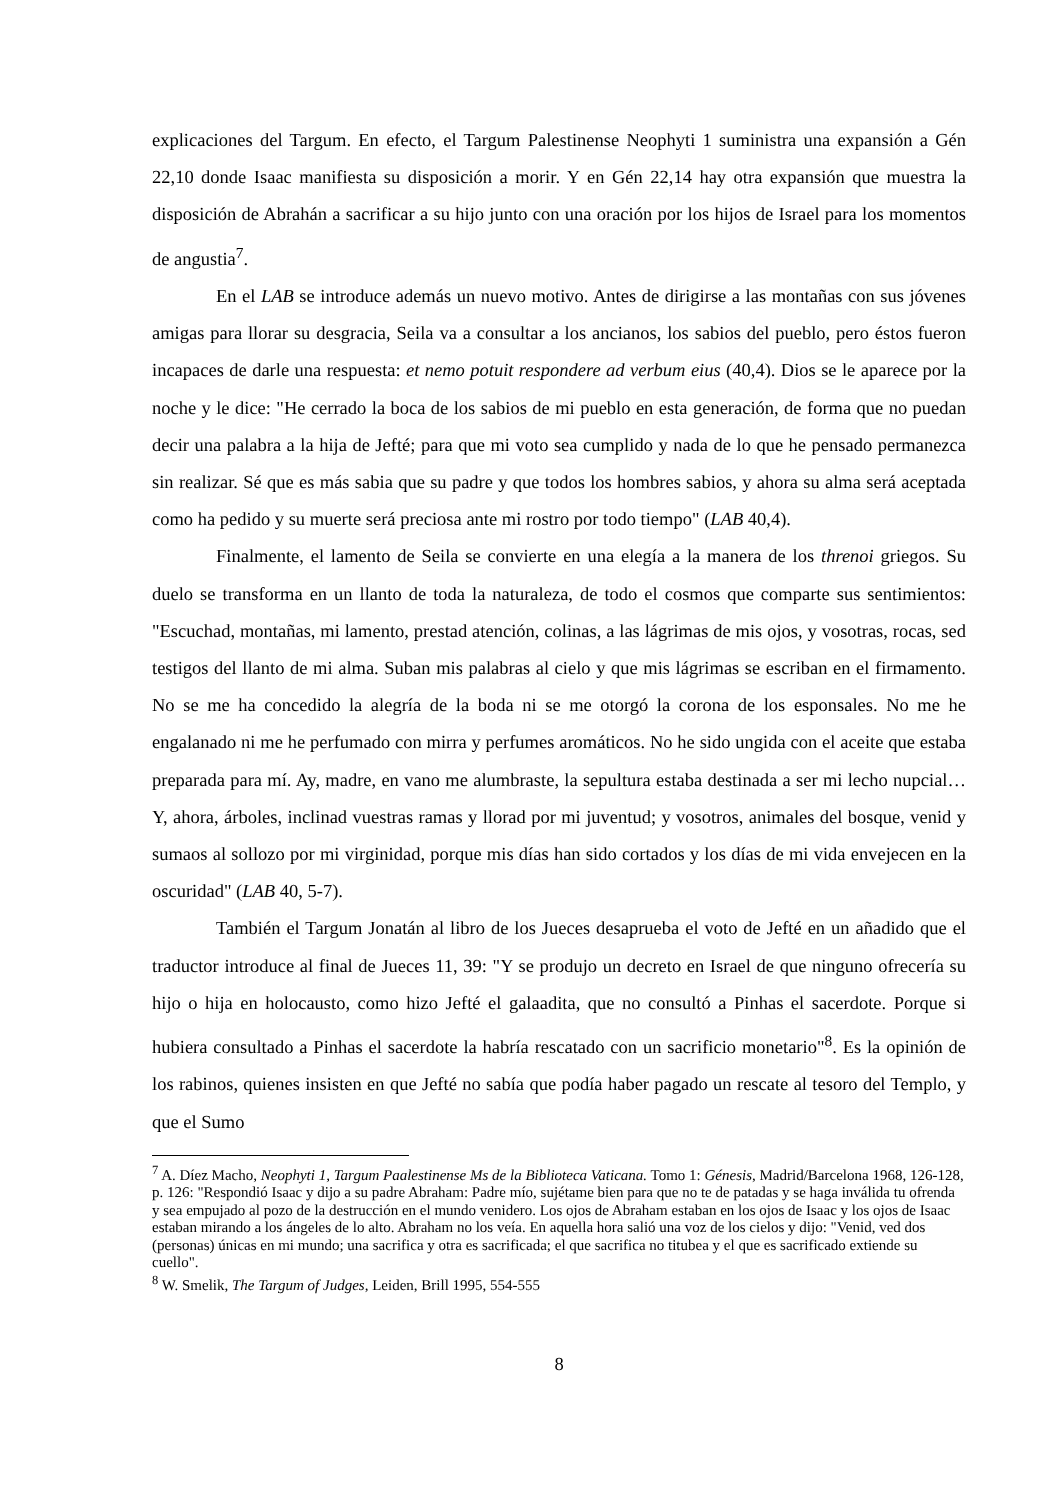explicaciones del Targum. En efecto, el Targum Palestinense Neophyti 1 suministra una expansión a Gén 22,10 donde Isaac manifiesta su disposición a morir. Y en Gén 22,14 hay otra expansión que muestra la disposición de Abrahán a sacrificar a su hijo junto con una oración por los hijos de Israel para los momentos de angustia<sup>7</sup>.
En el LAB se introduce además un nuevo motivo. Antes de dirigirse a las montañas con sus jóvenes amigas para llorar su desgracia, Seila va a consultar a los ancianos, los sabios del pueblo, pero éstos fueron incapaces de darle una respuesta: et nemo potuit respondere ad verbum eius (40,4). Dios se le aparece por la noche y le dice: "He cerrado la boca de los sabios de mi pueblo en esta generación, de forma que no puedan decir una palabra a la hija de Jefté; para que mi voto sea cumplido y nada de lo que he pensado permanezca sin realizar. Sé que es más sabia que su padre y que todos los hombres sabios, y ahora su alma será aceptada como ha pedido y su muerte será preciosa ante mi rostro por todo tiempo" (LAB 40,4).
Finalmente, el lamento de Seila se convierte en una elegía a la manera de los threnoi griegos. Su duelo se transforma en un llanto de toda la naturaleza, de todo el cosmos que comparte sus sentimientos: "Escuchad, montañas, mi lamento, prestad atención, colinas, a las lágrimas de mis ojos, y vosotras, rocas, sed testigos del llanto de mi alma. Suban mis palabras al cielo y que mis lágrimas se escriban en el firmamento. No se me ha concedido la alegría de la boda ni se me otorgó la corona de los esponsales. No me he engalanado ni me he perfumado con mirra y perfumes aromáticos. No he sido ungida con el aceite que estaba preparada para mí. Ay, madre, en vano me alumbraste, la sepultura estaba destinada a ser mi lecho nupcial… Y, ahora, árboles, inclinad vuestras ramas y llorad por mi juventud; y vosotros, animales del bosque, venid y sumaos al sollozo por mi virginidad, porque mis días han sido cortados y los días de mi vida envejecen en la oscuridad" (LAB 40, 5-7).
También el Targum Jonatán al libro de los Jueces desaprueba el voto de Jefté en un añadido que el traductor introduce al final de Jueces 11, 39: "Y se produjo un decreto en Israel de que ninguno ofrecería su hijo o hija en holocausto, como hizo Jefté el galaadita, que no consultó a Pinhas el sacerdote. Porque si hubiera consultado a Pinhas el sacerdote la habría rescatado con un sacrificio monetario"<sup>8</sup>. Es la opinión de los rabinos, quienes insisten en que Jefté no sabía que podía haber pagado un rescate al tesoro del Templo, y que el Sumo
<sup>7</sup> A. Díez Macho, Neophyti 1, Targum Paalestinense Ms de la Biblioteca Vaticana. Tomo 1: Génesis, Madrid/Barcelona 1968, 126-128, p. 126: "Respondió Isaac y dijo a su padre Abraham: Padre mío, sujétame bien para que no te de patadas y se haga inválida tu ofrenda y sea empujado al pozo de la destrucción en el mundo venidero. Los ojos de Abraham estaban en los ojos de Isaac y los ojos de Isaac estaban mirando a los ángeles de lo alto. Abraham no los veía. En aquella hora salió una voz de los cielos y dijo: "Venid, ved dos (personas) únicas en mi mundo; una sacrifica y otra es sacrificada; el que sacrifica no titubea y el que es sacrificado extiende su cuello".
<sup>8</sup> W. Smelik, The Targum of Judges, Leiden, Brill 1995, 554-555
8